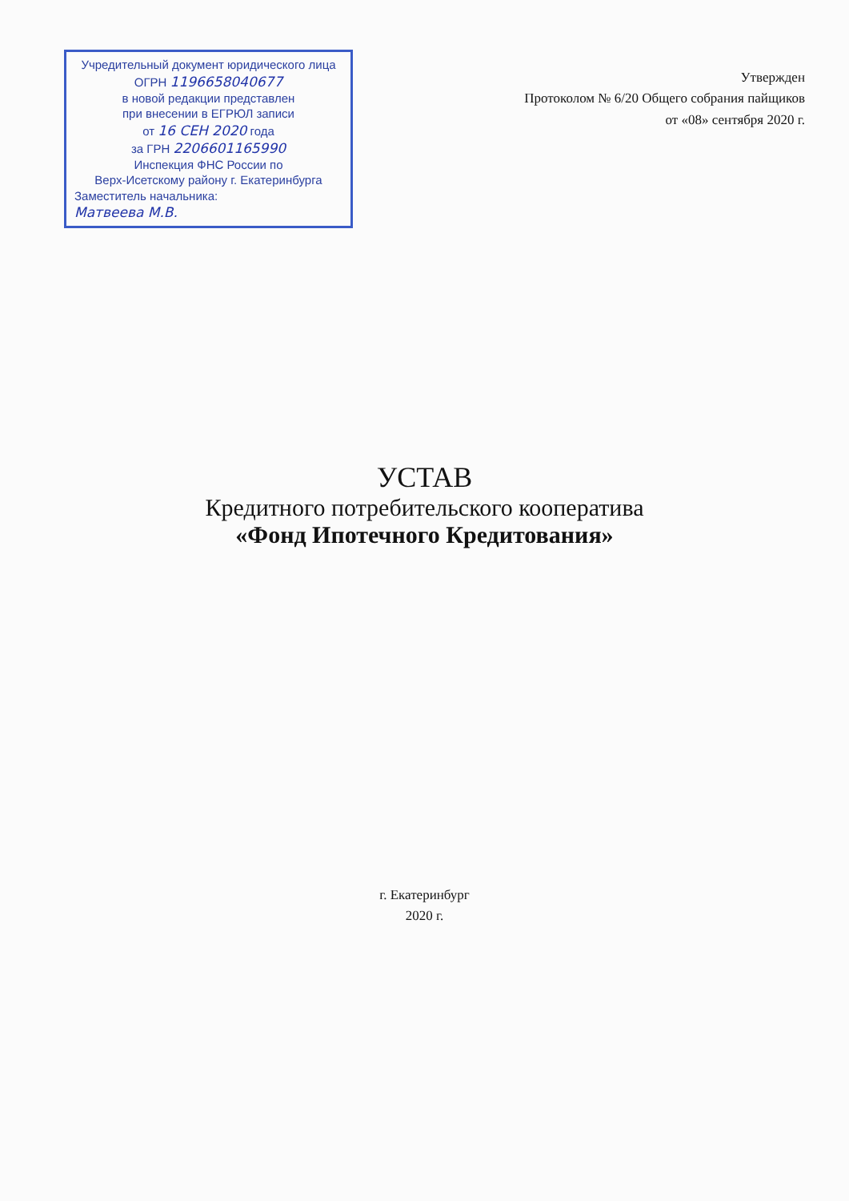Учредительный документ юридического лица
ОГРН 1196658040677
в новой редакции представлен
при внесении в ЕГРЮЛ записи
от 16 СЕН 2020 года
за ГРН 2206601165990
Инспекция ФНС России по
Верх-Исетскому району г. Екатеринбурга
Заместитель начальника:
Матвеева М.В.
Утвержден
Протоколом № 6/20 Общего собрания пайщиков
от «08» сентября 2020 г.
УСТАВ
Кредитного потребительского кооператива
«Фонд Ипотечного Кредитования»
г. Екатеринбург
2020 г.